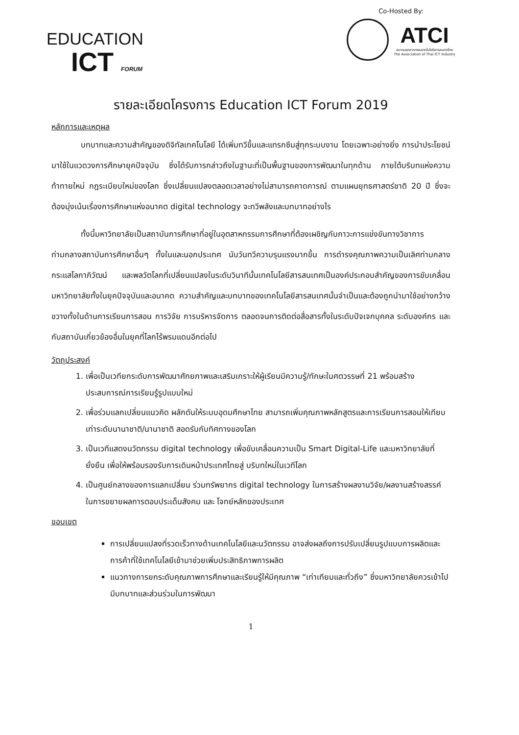EDUCATION
ICT FORUM
Co-Hosted By:
ATCI
สมาคมอุตสาหกรรมเทคโนโลยีสารสนเทศไทย
The Association of Thai ICT Industry
รายละเอียดโครงการ Education ICT Forum 2019
หลักการและเหตุผล
บทบาทและความสำคัญของดิจิทัลเทคโนโลยี ได้เพิ่มทวีขึ้นและแทรกซึมสู่ทุกระบบงาน โดยเฉพาะอย่างยิ่ง การนำประโยชน์มาใช้ในแวดวงการศึกษายุคปัจจุบัน ซึ่งได้รับการกล่าวถึงในฐานะที่เป็นพื้นฐานของการพัฒนาในทุกด้าน ภายใต้บริบทแห่งความท้าทายใหม่ กฎระเบียบใหม่ของโลก ซึ่งเปลี่ยนแปลงตลอดเวลาอย่างไม่สามารถคาดการณ์ ตามแผนยุทธศาสตร์ชาติ 20 ปี ซึ่งจะต้องมุ่งเน้นเรื่องการศึกษาแห่งอนาคต digital technology จะทวีพลังและบทบาทอย่างไร
ทั้งนี้มหาวิทยาลัยเป็นสถาบันการศึกษาที่อยู่ในอุตสาหกรรมการศึกษาที่ต้องเผชิญกับภาวะการแข่งขันทางวิชาการ ท่ามกลางสถาบันการศึกษาอื่นๆ ทั้งในและนอกประเทศ นับวันทวีความรุนแรงมากขึ้น การดำรงคุณภาพความเป็นเลิศท่ามกลางกระแสโลกาภิวัฒน์ และพลวัตโลกที่เปลี่ยนแปลงในระดับวินาทีนั้นเทคโนโลยีสารสนเทศเป็นองค์ประกอบสำคัญของการขับเคลื่อนมหาวิทยาลัยทั้งในยุคปัจจุบันและอนาคต ความสำคัญและบทบาทของเทคโนโลยีสารสนเทศนั้นจำเป็นและต้องถูกนำมาใช้อย่างกว้างขวางทั้งในด้านการเรียนการสอน การวิจัย การบริหารจัดการ ตลอดจนการติดต่อสื่อสารทั้งในระดับปัจเจกบุคคล ระดับองค์กร และกับสถาบันเกี่ยวข้องอื่นในยุคที่โลกไร้พรมแดนอีกต่อไป
วัตถุประสงค์
1. เพื่อเป็นเวทียกระดับการพัฒนาศักยภาพและเสริมเกราะให้ผู้เรียนมีความรู้/ทักษะในศตวรรษที่ 21 พร้อมสร้างประสบการณ์การเรียนรู้รูปแบบใหม่
2. เพื่อร่วมแลกเปลี่ยนแนวคิด ผลักดันให้ระบบอุดมศึกษาไทย สามารถเพิ่มคุณภาพหลักสูตรและการเรียนการสอนให้เทียบเท่าระดับนานาชาติ/นานาชาติ สอดรับกับทิศทางของโลก
3. เป็นเวทีแสดงนวัตกรรม digital technology เพื่อขับเคลื่อนความเป็น Smart Digital-Life และมหาวิทยาลัยที่ยั่งยืน เพื่อให้พร้อมรองรับการเดินหน้าประเทศไทยสู่ บริบทใหม่ในเวทีโลก
4. เป็นศูนย์กลางของการแลกเปลี่ยน ร่วมทรัพยากร digital technology ในการสร้างผลงานวิจัย/ผลงานสร้างสรรค์ ในการขยายผลการตอบประเด็นสังคม และ โจทย์หลักของประเทศ
ขอบเขต
การเปลี่ยนแปลงที่รวดเร็วทางด้านเทคโนโลยีและนวัตกรรม อาจส่งผลถึงการปรับเปลี่ยนรูปแบบการผลิตและการค้าที่ใช้เทคโนโลยีเข้ามาช่วยเพิ่มประสิทธิภาพการผลิต
แนวทางการยกระดับคุณภาพการศึกษาและเรียนรู้ให้มีคุณภาพ “เท่าเทียมและทั่วถึง” ซึ่งมหาวิทยาลัยควรเข้าไปมีบทบาทและส่วนร่วมในการพัฒนา
1